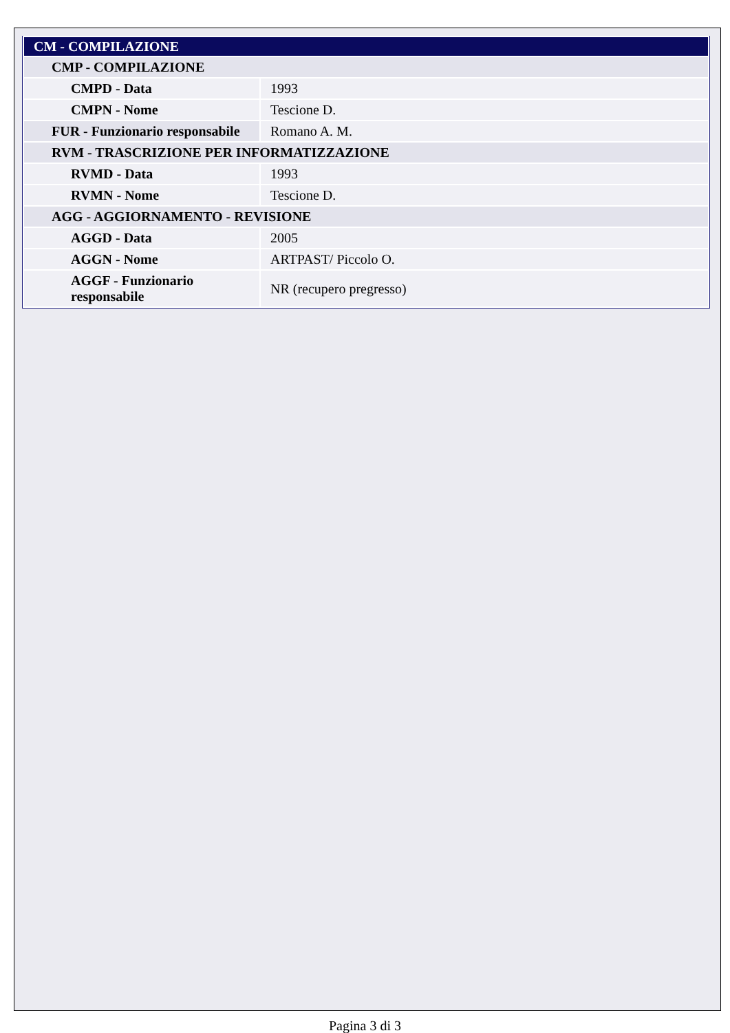| CM - COMPILAZIONE | |
| CMP - COMPILAZIONE | |
| CMPD - Data | 1993 |
| CMPN - Nome | Tescione D. |
| FUR - Funzionario responsabile | Romano A. M. |
| RVM - TRASCRIZIONE PER INFORMATIZZAZIONE | |
| RVMD - Data | 1993 |
| RVMN - Nome | Tescione D. |
| AGG - AGGIORNAMENTO - REVISIONE | |
| AGGD - Data | 2005 |
| AGGN - Nome | ARTPAST/ Piccolo O. |
| AGGF - Funzionario responsabile | NR (recupero pregresso) |
Pagina 3 di 3